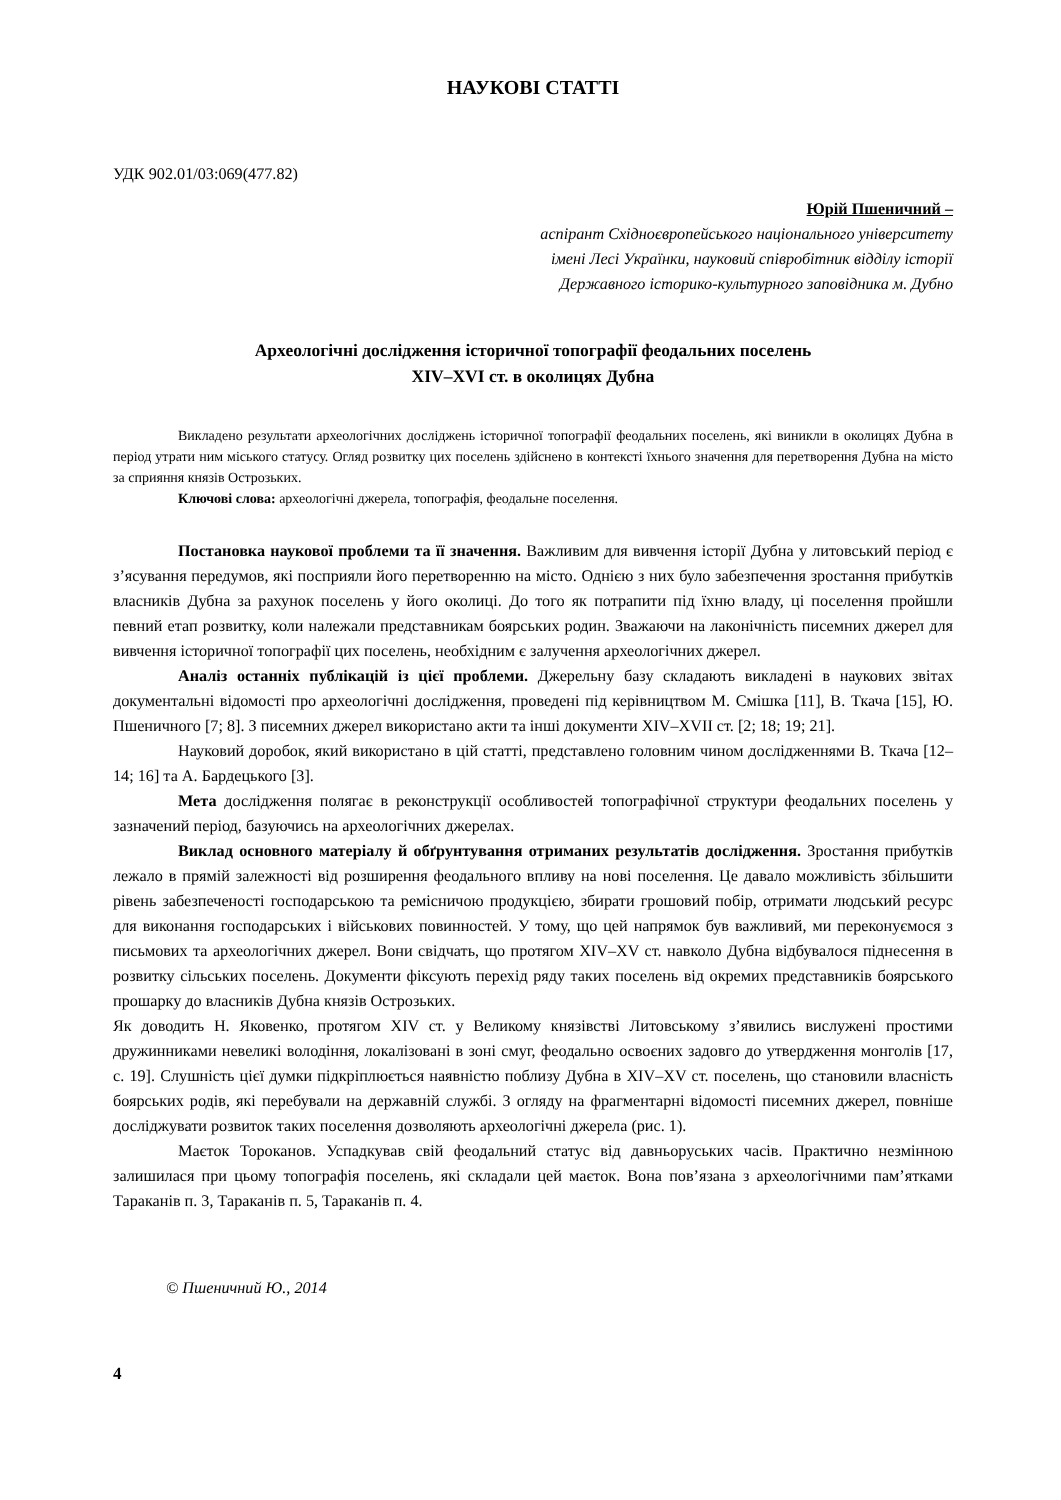НАУКОВІ СТАТТІ
УДК 902.01/03:069(477.82)
Юрій Пшеничний –
аспірант Східноєвропейського національного університету
імені Лесі Українки, науковий співробітник відділу історії
Державного історико-культурного заповідника м. Дубно
Археологічні дослідження історичної топографії феодальних поселень
XIV–XVI ст. в околицях Дубна
Викладено результати археологічних досліджень історичної топографії феодальних поселень, які виникли в околицях Дубна в період утрати ним міського статусу. Огляд розвитку цих поселень здійснено в контексті їхнього значення для перетворення Дубна на місто за сприяння князів Острозьких.
Ключові слова: археологічні джерела, топографія, феодальне поселення.
Постановка наукової проблеми та її значення. Важливим для вивчення історії Дубна у литовський період є з’ясування передумов, які посприяли його перетворенню на місто. Однією з них було забезпечення зростання прибутків власників Дубна за рахунок поселень у його околиці. До того як потрапити під їхню владу, ці поселення пройшли певний етап розвитку, коли належали представникам боярських родин. Зважаючи на лаконічність писемних джерел для вивчення історичної топографії цих поселень, необхідним є залучення археологічних джерел.
Аналіз останніх публікацій із цієї проблеми. Джерельну базу складають викладені в наукових звітах документальні відомості про археологічні дослідження, проведені під керівництвом М. Смішка [11], В. Ткача [15], Ю. Пшеничного [7; 8]. З писемних джерел використано акти та інші документи XIV–XVII ст. [2; 18; 19; 21].
Науковий доробок, який використано в цій статті, представлено головним чином дослідженнями В. Ткача [12–14; 16] та А. Бардецького [3].
Мета дослідження полягає в реконструкції особливостей топографічної структури феодальних поселень у зазначений період, базуючись на археологічних джерелах.
Виклад основного матеріалу й обґрунтування отриманих результатів дослідження. Зростання прибутків лежало в прямій залежності від розширення феодального впливу на нові поселення. Це давало можливість збільшити рівень забезпеченості господарською та ремісничою продукцією, збирати грошовий побір, отримати людський ресурс для виконання господарських і військових повинностей. У тому, що цей напрямок був важливий, ми переконуємося з письмових та археологічних джерел. Вони свідчать, що протягом XIV–XV ст. навколо Дубна відбувалося піднесення в розвитку сільських поселень. Документи фіксують перехід ряду таких поселень від окремих представників боярського прошарку до власників Дубна князів Острозьких.
Як доводить Н. Яковенко, протягом XIV ст. у Великому князівстві Литовському з’явились вислужені простими дружинниками невеликі володіння, локалізовані в зоні смуг, феодально освоєних задовго до утвердження монголів [17, с. 19]. Слушність цієї думки підкріплюється наявністю поблизу Дубна в XIV–XV ст. поселень, що становили власність боярських родів, які перебували на державній службі. З огляду на фрагментарні відомості писемних джерел, повніше досліджувати розвиток таких поселення дозволяють археологічні джерела (рис. 1).
Маєток Тороканов. Успадкував свій феодальний статус від давньоруських часів. Практично незмінною залишилася при цьому топографія поселень, які складали цей маєток. Вона пов’язана з археологічними пам’ятками Тараканів п. 3, Тараканів п. 5, Тараканів п. 4.
© Пшеничний Ю., 2014
4